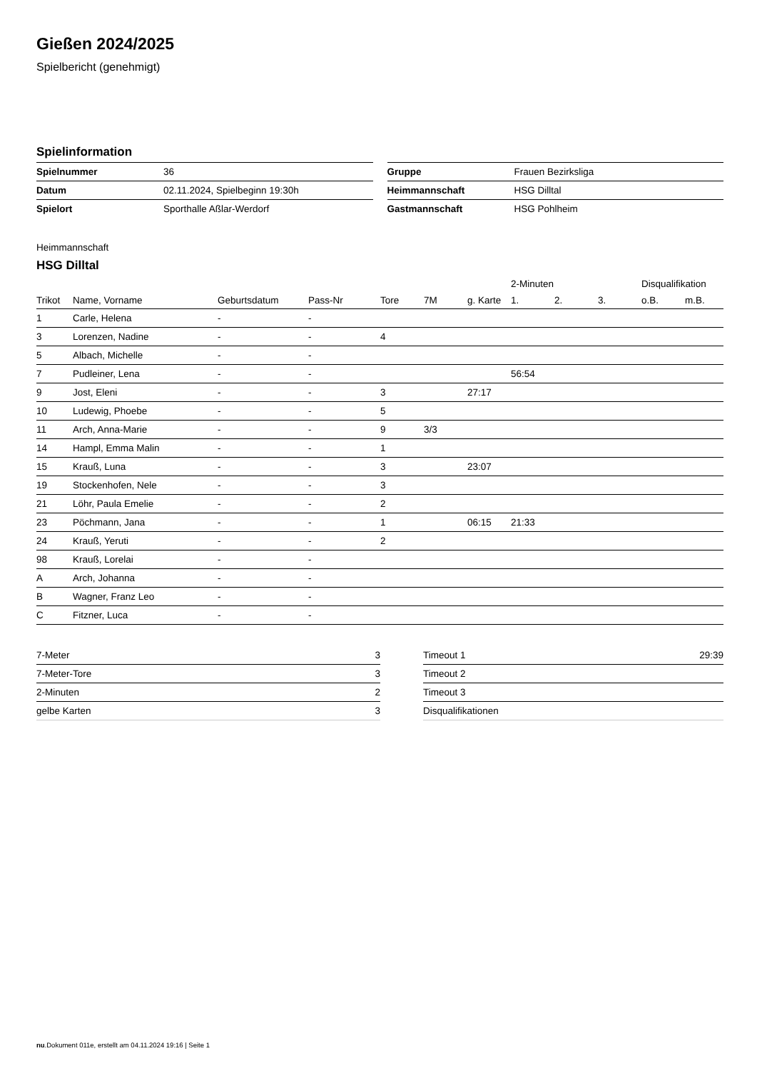Gießen 2024/2025
Spielbericht (genehmigt)
Spielinformation
| Spielnummer | 36 |
| Datum | 02.11.2024, Spielbeginn 19:30h |
| Spielort | Sporthalle Aßlar-Werdorf |
| Gruppe | Frauen Bezirksliga |
| Heimmannschaft | HSG Dilltal |
| Gastmannschaft | HSG Pohlheim |
Heimmannschaft
HSG Dilltal
| | | | | | | | 2-Minuten | | | Disqualifikation | |
| --- | --- | --- | --- | --- | --- | --- | --- | --- | --- | --- | --- |
| Trikot | Name, Vorname | Geburtsdatum | Pass-Nr | Tore | 7M | g. Karte | 1. | 2. | 3. | o.B. | m.B. |
| 1 | Carle, Helena | - | - | | | | | | | | |
| 3 | Lorenzen, Nadine | - | - | 4 | | | | | | | |
| 5 | Albach, Michelle | - | - | | | | | | | | |
| 7 | Pudleiner, Lena | - | - | | | | 56:54 | | | | |
| 9 | Jost, Eleni | - | - | 3 | | 27:17 | | | | | |
| 10 | Ludewig, Phoebe | - | - | 5 | | | | | | | |
| 11 | Arch, Anna-Marie | - | - | 9 | 3/3 | | | | | | |
| 14 | Hampl, Emma Malin | - | - | 1 | | | | | | | |
| 15 | Krauß, Luna | - | - | 3 | | 23:07 | | | | | |
| 19 | Stockenhofen, Nele | - | - | 3 | | | | | | | |
| 21 | Löhr, Paula Emelie | - | - | 2 | | | | | | | |
| 23 | Pöchmann, Jana | - | - | 1 | | 06:15 | 21:33 | | | | |
| 24 | Krauß, Yeruti | - | - | 2 | | | | | | | |
| 98 | Krauß, Lorelai | - | - | | | | | | | | |
| A | Arch, Johanna | - | - | | | | | | | | |
| B | Wagner, Franz Leo | - | - | | | | | | | | |
| C | Fitzner, Luca | - | - | | | | | | | | |
| 7-Meter | 3 |
| 7-Meter-Tore | 3 |
| 2-Minuten | 2 |
| gelbe Karten | 3 |
| Timeout 1 | 29:39 |
| Timeout 2 | |
| Timeout 3 | |
| Disqualifikationen | |
nu.Dokument 011e, erstellt am 04.11.2024 19:16 | Seite 1